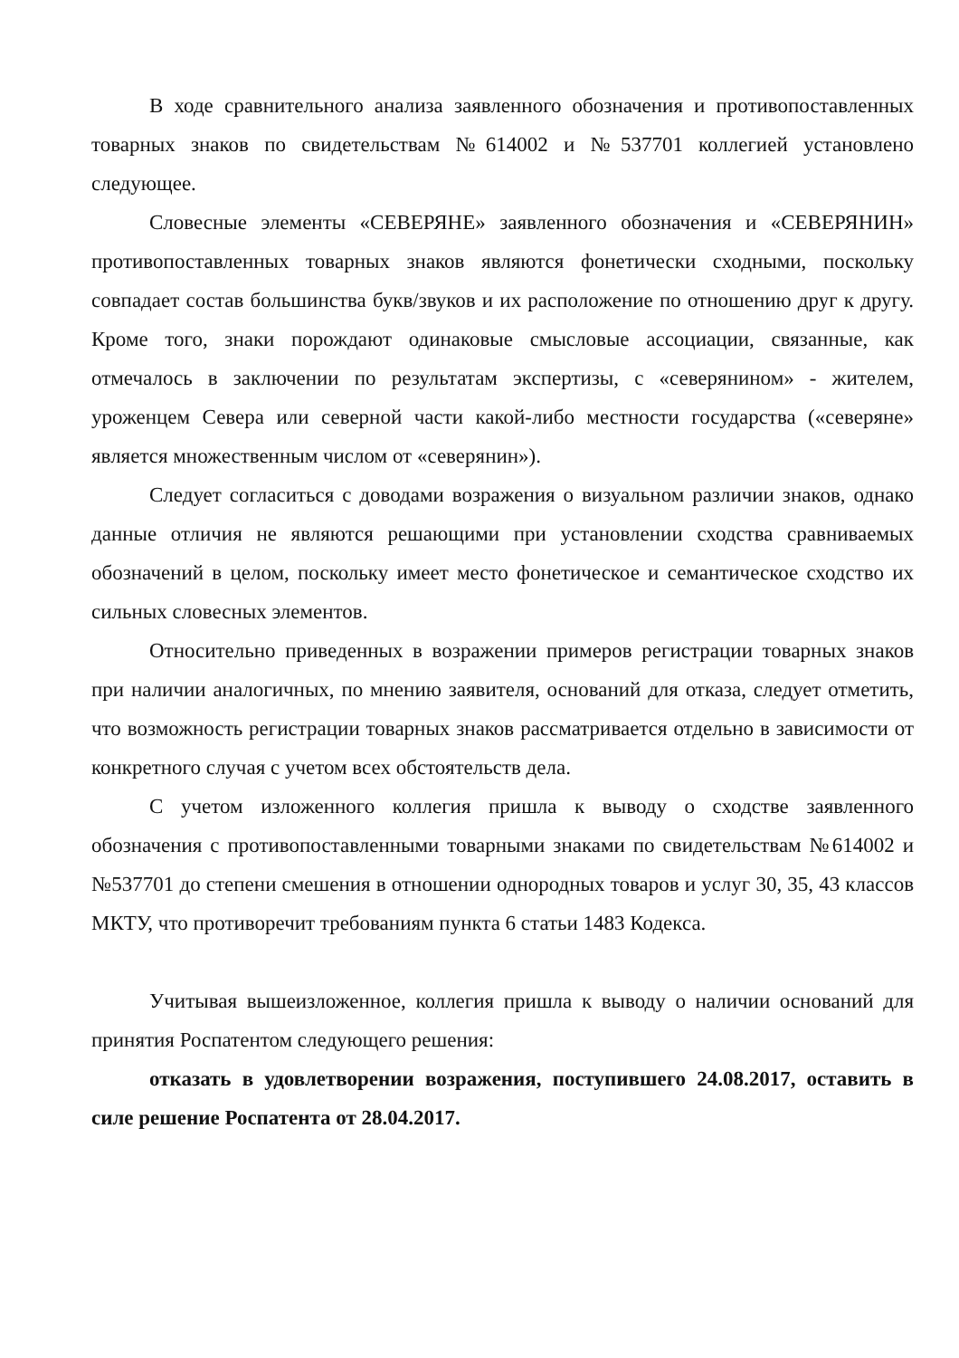В ходе сравнительного анализа заявленного обозначения и противопоставленных товарных знаков по свидетельствам №614002 и №537701 коллегией установлено следующее.
Словесные элементы «СЕВЕРЯНЕ» заявленного обозначения и «СЕВЕРЯНИН» противопоставленных товарных знаков являются фонетически сходными, поскольку совпадает состав большинства букв/звуков и их расположение по отношению друг к другу. Кроме того, знаки порождают одинаковые смысловые ассоциации, связанные, как отмечалось в заключении по результатам экспертизы, с «северянином» - жителем, уроженцем Севера или северной части какой-либо местности государства («северяне» является множественным числом от «северянин»).
Следует согласиться с доводами возражения о визуальном различии знаков, однако данные отличия не являются решающими при установлении сходства сравниваемых обозначений в целом, поскольку имеет место фонетическое и семантическое сходство их сильных словесных элементов.
Относительно приведенных в возражении примеров регистрации товарных знаков при наличии аналогичных, по мнению заявителя, оснований для отказа, следует отметить, что возможность регистрации товарных знаков рассматривается отдельно в зависимости от конкретного случая с учетом всех обстоятельств дела.
С учетом изложенного коллегия пришла к выводу о сходстве заявленного обозначения с противопоставленными товарными знаками по свидетельствам №614002 и №537701 до степени смешения в отношении однородных товаров и услуг 30, 35, 43 классов МКТУ, что противоречит требованиям пункта 6 статьи 1483 Кодекса.
Учитывая вышеизложенное, коллегия пришла к выводу о наличии оснований для принятия Роспатентом следующего решения:
отказать в удовлетворении возражения, поступившего 24.08.2017, оставить в силе решение Роспатента от 28.04.2017.